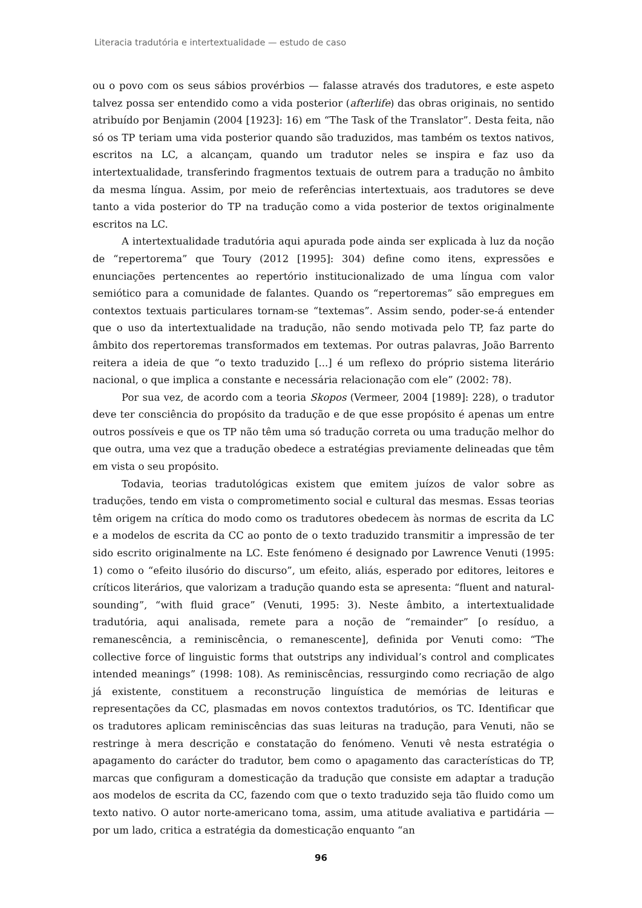Literacia tradutória e intertextualidade — estudo de caso
ou o povo com os seus sábios provérbios — falasse através dos tradutores, e este aspeto talvez possa ser entendido como a vida posterior (afterlife) das obras originais, no sentido atribuído por Benjamin (2004 [1923]: 16) em “The Task of the Translator”. Desta feita, não só os TP teriam uma vida posterior quando são traduzidos, mas também os textos nativos, escritos na LC, a alcançam, quando um tradutor neles se inspira e faz uso da intertextualidade, transferindo fragmentos textuais de outrem para a tradução no âmbito da mesma língua. Assim, por meio de referências intertextuais, aos tradutores se deve tanto a vida posterior do TP na tradução como a vida posterior de textos originalmente escritos na LC.
A intertextualidade tradutória aqui apurada pode ainda ser explicada à luz da noção de “repertorema” que Toury (2012 [1995]: 304) define como itens, expressões e enunciações pertencentes ao repertório institucionalizado de uma língua com valor semiótico para a comunidade de falantes. Quando os “repertoremas” são empregues em contextos textuais particulares tornam-se “textemas”. Assim sendo, poder-se-á entender que o uso da intertextualidade na tradução, não sendo motivada pelo TP, faz parte do âmbito dos repertoremas transformados em textemas. Por outras palavras, João Barrento reitera a ideia de que “o texto traduzido [...] é um reflexo do próprio sistema literário nacional, o que implica a constante e necessária relacionação com ele” (2002: 78).
Por sua vez, de acordo com a teoria Skopos (Vermeer, 2004 [1989]: 228), o tradutor deve ter consciência do propósito da tradução e de que esse propósito é apenas um entre outros possíveis e que os TP não têm uma só tradução correta ou uma tradução melhor do que outra, uma vez que a tradução obedece a estratégias previamente delineadas que têm em vista o seu propósito.
Todavia, teorias tradutológicas existem que emitem juízos de valor sobre as traduções, tendo em vista o comprometimento social e cultural das mesmas. Essas teorias têm origem na crítica do modo como os tradutores obedecem às normas de escrita da LC e a modelos de escrita da CC ao ponto de o texto traduzido transmitir a impressão de ter sido escrito originalmente na LC. Este fenómeno é designado por Lawrence Venuti (1995: 1) como o “efeito ilusório do discurso”, um efeito, aliás, esperado por editores, leitores e críticos literários, que valorizam a tradução quando esta se apresenta: “fluent and natural-sounding”, “with fluid grace” (Venuti, 1995: 3). Neste âmbito, a intertextualidade tradutória, aqui analisada, remete para a noção de “remainder” [o resíduo, a remanescência, a reminiscência, o remanescente], definida por Venuti como: “The collective force of linguistic forms that outstrips any individual’s control and complicates intended meanings” (1998: 108). As reminiscências, ressurgindo como recriação de algo já existente, constituem a reconstrução linguística de memórias de leituras e representações da CC, plasmadas em novos contextos tradutórios, os TC. Identificar que os tradutores aplicam reminiscências das suas leituras na tradução, para Venuti, não se restringe à mera descrição e constatação do fenómeno. Venuti vê nesta estratégia o apagamento do carácter do tradutor, bem como o apagamento das características do TP, marcas que configuram a domesticação da tradução que consiste em adaptar a tradução aos modelos de escrita da CC, fazendo com que o texto traduzido seja tão fluido como um texto nativo. O autor norte-americano toma, assim, uma atitude avaliativa e partidária — por um lado, critica a estratégia da domesticação enquanto “an
96